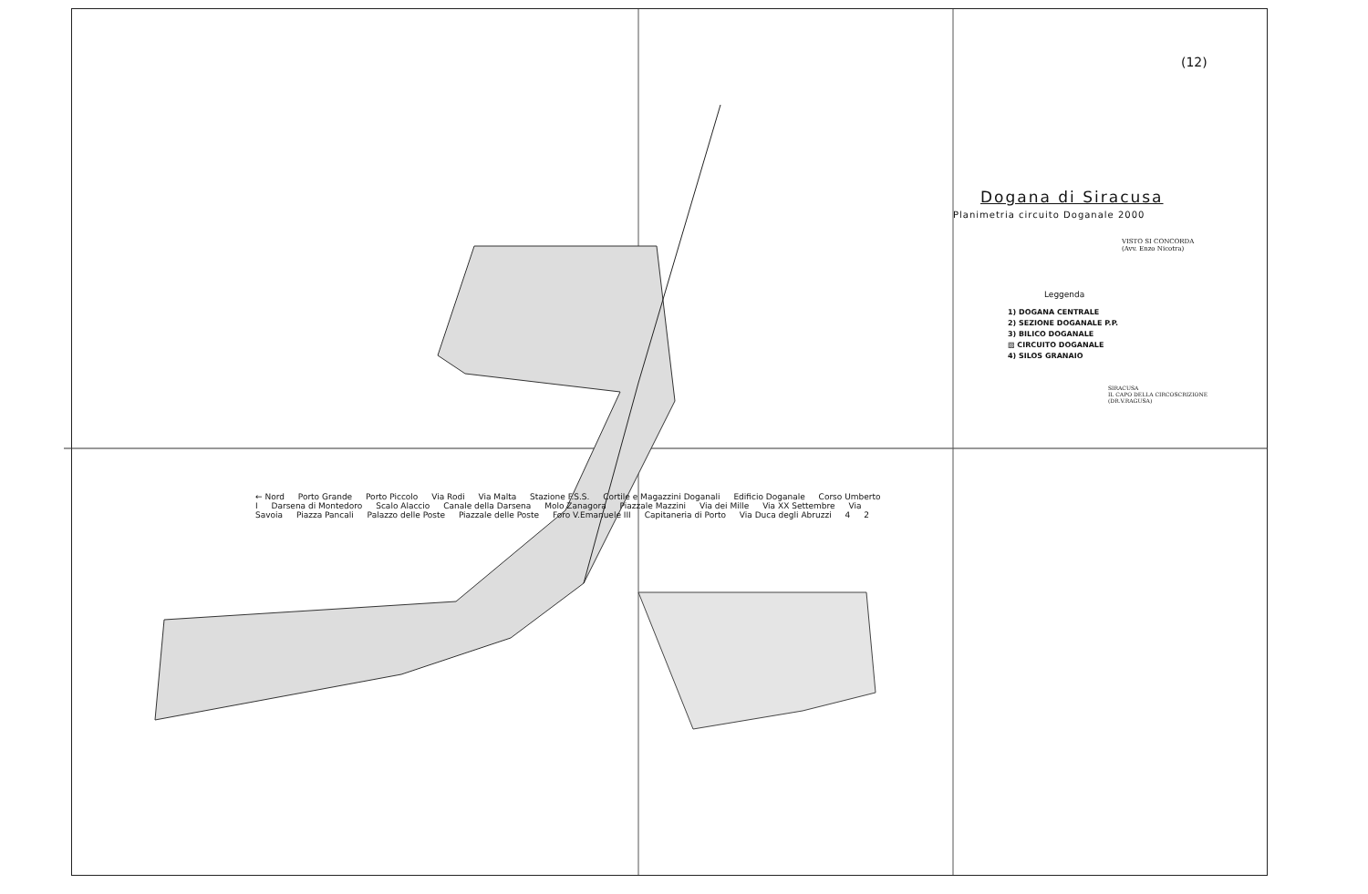(12)
Dogana di Siracusa
Planimetria circuito Doganale 2000
VISTO SI CONCORDA
(Avv. Enzo Nicotra)
Leggenda
1) DOGANA CENTRALE
2) SEZIONE DOGANALE P.P.
3) BILICO DOGANALE
▨ CIRCUITO DOGANALE
4) SILOS GRANAIO
SIRACUSA
IL CAPO DELLA CIRCOSCRIZIONE
(DR.V.RAGUSA)
← Nord Porto Grande Porto Piccolo Via Rodi Via Malta Stazione F.S.S. Cortile e Magazzini Doganali Edificio Doganale Corso Umberto I Darsena di Montedoro Scalo Alaccio Canale della Darsena Molo Zanagora Piazzale Mazzini Via dei Mille Via XX Settembre Via Savoia Piazza Pancali Palazzo delle Poste Piazzale delle Poste Foro V.Emanuele III Capitaneria di Porto Via Duca degli Abruzzi 4 2